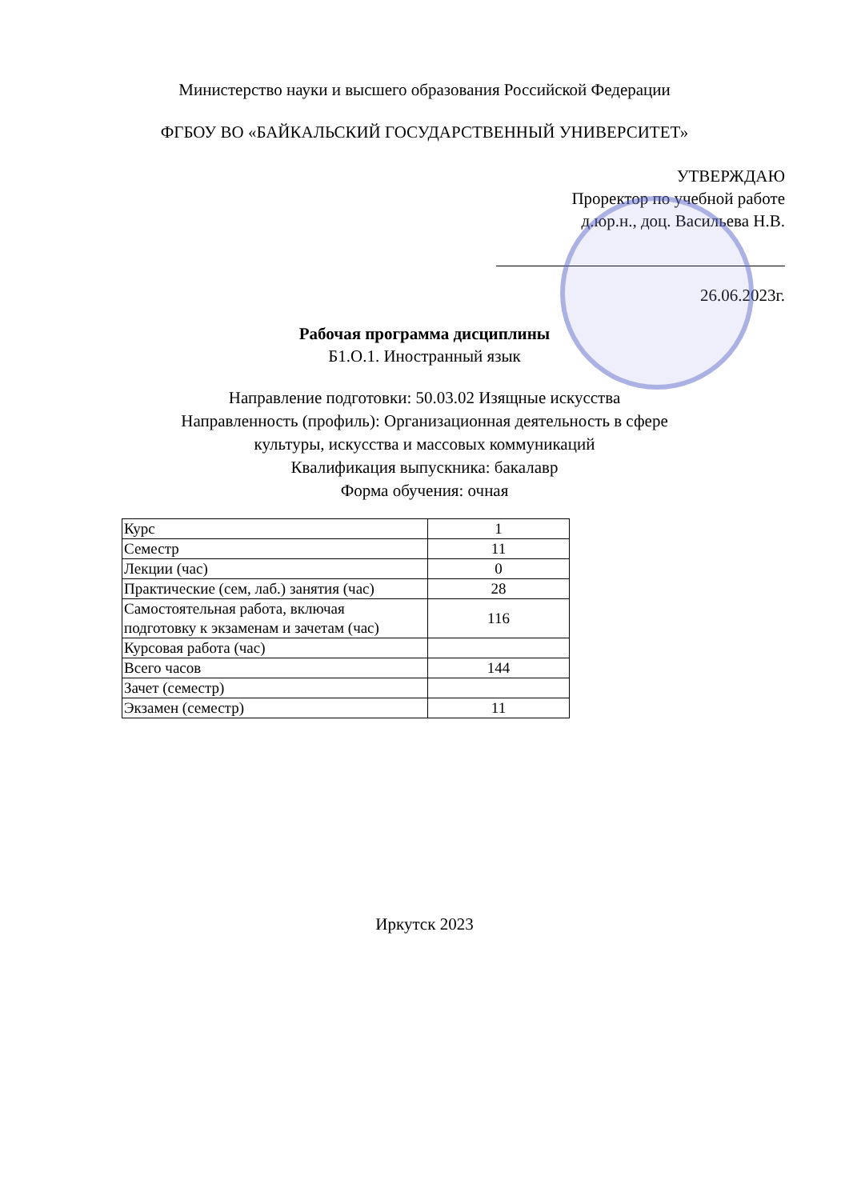Министерство науки и высшего образования Российской Федерации
ФГБОУ ВО «БАЙКАЛЬСКИЙ ГОСУДАРСТВЕННЫЙ УНИВЕРСИТЕТ»
УТВЕРЖДАЮ
Проректор по учебной работе
д.юр.н., доц. Васильева Н.В.
26.06.2023г.
Рабочая программа дисциплины
Б1.О.1. Иностранный язык
Направление подготовки: 50.03.02 Изящные искусства
Направленность (профиль): Организационная деятельность в сфере
культуры, искусства и массовых коммуникаций
Квалификация выпускника: бакалавр
Форма обучения: очная
| Курс | 1 |
| Семестр | 11 |
| Лекции (час) | 0 |
| Практические (сем, лаб.) занятия (час) | 28 |
| Самостоятельная работа, включая подготовку к экзаменам и зачетам (час) | 116 |
| Курсовая работа (час) | |
| Всего часов | 144 |
| Зачет (семестр) | |
| Экзамен (семестр) | 11 |
Иркутск 2023